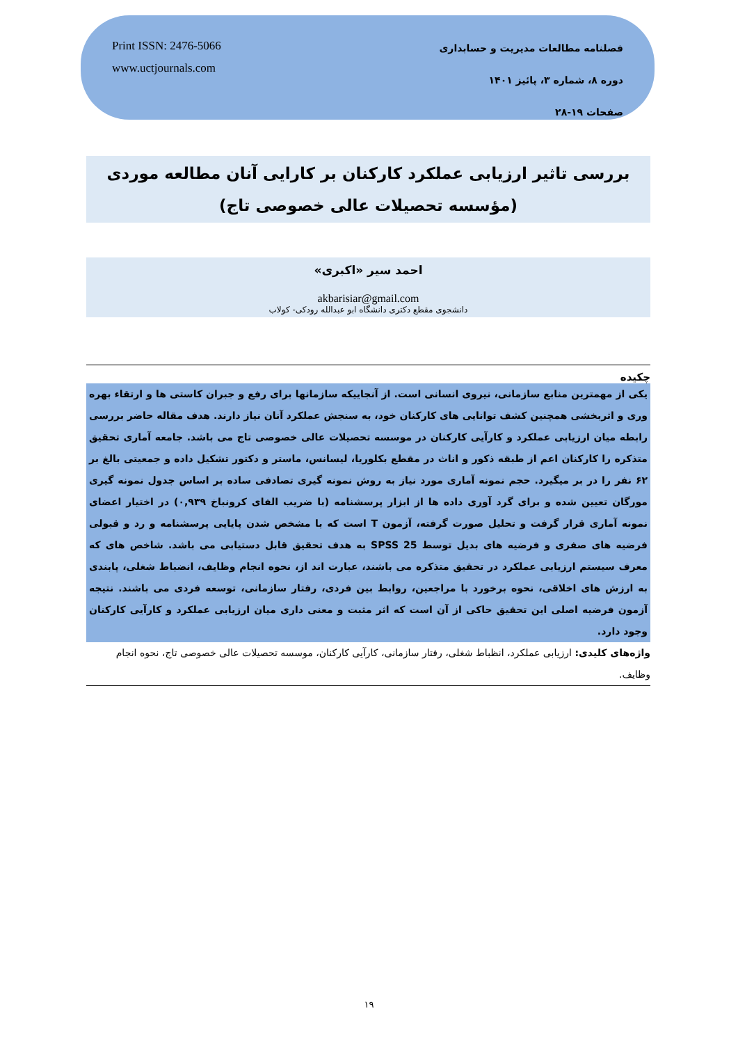Print ISSN: 2476-5066
www.uctjournals.com
فصلنامه مطالعات مدیریت و حسابداری
دوره ۸، شماره ۳، پائیز ۱۴۰۱
صفحات ۱۹-۲۸
بررسی تاثیر ارزیابی عملکرد کارکنان بر کارایی آنان مطالعه موردی (مؤسسه تحصیلات عالی خصوصی تاج)
احمد سیر «اکبری»
akbarisiar@gmail.com
دانشجوی مقطع دکتری دانشگاه ابو عبدالله رودکی- کولاب
چکیده
یکی از مهمترین منابع سازمانی، نیروی انسانی است. از آنجاییکه سازمانها برای رفع و جبران کاستی ها و ارتقاء بهره وری و اثربخشی همچنین کشف توانایی های کارکنان خود، به سنجش عملکرد آنان نیاز دارند. هدف مقاله حاضر بررسی رابطه میان ارزیابی عملکرد و کارآیی کارکنان در موسسه تحصیلات عالی خصوصی تاج می باشد. جامعه آماری تحقیق متذکره را کارکنان اعم از طبقه ذکور و اناث در مقطع بکلوریا، لیسانس، ماستر و دکتور تشکیل داده و جمعیتی بالغ بر ۶۲ نفر را در بر میگیرد. حجم نمونه آماری مورد نیاز به روش نمونه گیری تصادفی ساده بر اساس جدول نمونه گیری مورگان تعیین شده و برای گرد آوری داده ها از ابزار پرسشنامه (با ضریب الفای کرونباخ ۰,۹۳۹) در اختیار اعضای نمونه آماری قرار گرفت و تحلیل صورت گرفته، آزمون T است که با مشخص شدن پایایی پرسشنامه و رد و قبولی فرضیه های صفری و فرضیه های بدیل توسط SPSS 25 به هدف تحقیق قابل دستیابی می باشد. شاخص های که معرف سیستم ارزیابی عملکرد در تحقیق متذکره می باشند، عبارت اند از، نحوه انجام وظایف، انضباط شغلی، پابندی به ارزش های اخلاقی، نحوه برخورد با مراجعین، روابط بین فردی، رفتار سازمانی، توسعه فردی می باشند. نتیجه آزمون فرضیه اصلی این تحقیق حاکی از آن است که اثر مثبت و معنی داری میان ارزیابی عملکرد و کارآیی کارکنان وجود دارد.
واژه‌های کلیدی: ارزیابی عملکرد، انظباط شغلی، رفتار سازمانی، کارآیی کارکنان، موسسه تحصیلات عالی خصوصی تاج، نحوه انجام وظایف.
۱۹